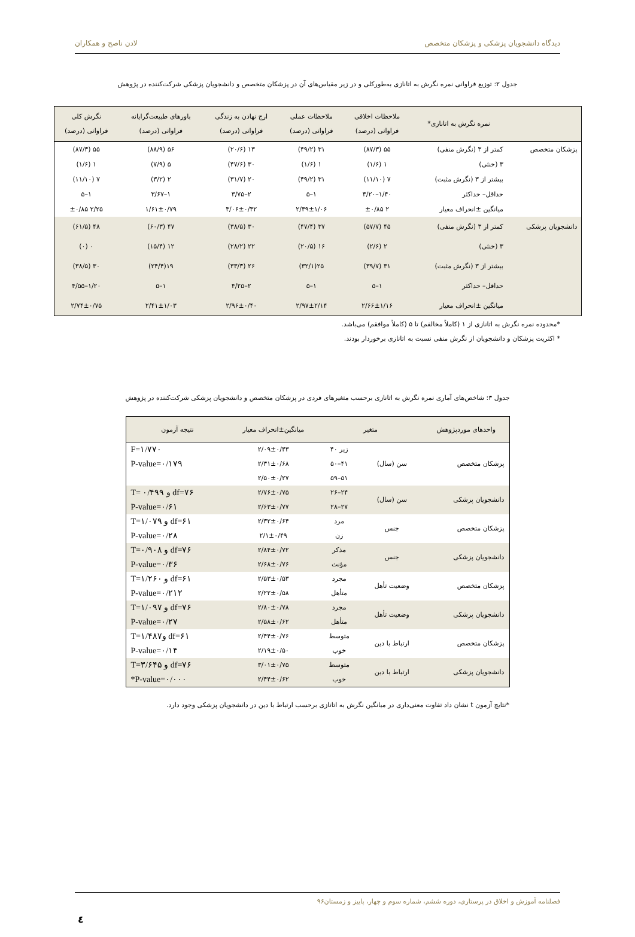دیدگاه دانشجویان پزشکی و پزشکان متخصص لادن ناصح و همکاران
جدول ۲: توزیع فراوانی نمره نگرش به اتانازی به‌طورکلی و در زیر مقیاس‌های آن در پزشکان متخصص و دانشجویان پزشکی شرکت‌کننده در پژوهش
| | نمره نگرش به اتانازی* | ملاحظات اخلاقی فراوانی (درصد) | ملاحظات عملی فراوانی (درصد) | ارج نهادن به زندگی فراوانی (درصد) | باورهای طبیعت‌گرایانه فراوانی (درصد) | نگرش کلی فراوانی (درصد) |
| --- | --- | --- | --- | --- | --- | --- |
| پزشکان متخصص | کمتر از ۳ (نگرش منفی) | ۵۵ (۸۷/۳) | ۳۱ (۴۹/۲) | ۱۳ (۲۰/۶) | ۵۶ (۸۸/۹) | ۵۵ (۸۷/۳) |
| | ۳ (خنثی) | ۱ (۱/۶) | ۱ (۱/۶) | ۳۰ (۴۷/۶) | ۵ (۷/۹) | ۱ (۱/۶) |
| | بیشتر از ۳ (نگرش مثبت) | ۷ (۱۱/۱۰) | ۳۱ (۴۹/۲) | ۲۰ (۳۱/۷) | ۲ (۳/۲) | ۷ (۱۱/۱۰) |
| | حداقل– حداکثر | ۱/۴۰–۴/۲۰ | ۱–۵ | ۲–۳/۷۵ | ۱–۳/۶۷ | ۱–۵ |
| | میانگین ±انحراف معیار | ۲ ±۰/۸۵ | ۲/۴۹±۱/۰۶ | ۳/۰۶±۰/۳۲ | ۱/۶۱±۰/۷۹ | ۲/۲۵ ±۰/۸۵ |
| دانشجویان پزشکی | کمتر از ۳ (نگرش منفی) | ۴۵ (۵۷/۷) | ۳۷ (۴۷/۴) | ۳۰ (۳۸/۵) | ۴۷ (۶۰/۳) | ۴۸ (۶۱/۵) |
| | ۳ (خنثی) | ۲ (۲/۶) | ۱۶ (۲۰/۵) | ۲۲ (۲۸/۲) | ۱۲ (۱۵/۴) | ۰ (۰) |
| | بیشتر از ۳ (نگرش مثبت) | ۳۱ (۳۹/۷) | ۲۵(۳۲/۱) | ۲۶ (۳۳/۳) | ۱۹(۲۴/۴) | ۳۰ (۳۸/۵) |
| | حداقل– حداکثر | ۱–۵ | ۱–۵ | ۲–۴/۲۵ | ۱–۵ | ۱/۲۰–۴/۵۵ |
| | میانگین ±انحراف معیار | ۲/۶۶±۱/۱۶ | ۲/۹۷±۲/۱۴ | ۲/۹۶±۰/۴۰ | ۲/۴۱±۱/۰۳ | ۲/۷۴±۰/۷۵ |
*محدوده نمره نگرش به اتانازی از ۱ (کاملاً مخالفم) تا ۵ (کاملاً موافقم) می‌باشد.
* اکثریت پزشکان و دانشجویان از نگرش منفی نسبت به اتانازی برخوردار بودند.
جدول ۳: شاخص‌های آماری نمره نگرش به اتانازی برحسب متغیرهای فردی در پزشکان متخصص و دانشجویان پزشکی شرکت‌کننده در پژوهش
| واحدهای موردپژوهش | متغیر | | میانگین±انحراف معیار | نتیجه آزمون |
| --- | --- | --- | --- | --- |
| پزشکان متخصص | سن (سال) | زیر ۴۰ | ۲/۰۹±۰/۴۳ | F=۱/۷۷۰ |
| | | ۴۱–۵۰ | ۲/۳۱±۰/۶۸ | P-value=۰/۱۷۹ |
| | | ۵۱–۵۹ | ۲/۵۰±۰/۲۷ | |
| دانشجویان پزشکی | سن (سال) | ۲۴–۲۶ | ۲/۷۶±۰/۷۵ | T= ۰/۴۹۹ و df=۷۶ |
| | | ۲۷–۲۸ | ۲/۶۳±۰/۷۷ | P-value=۰/۶۱ |
| پزشکان متخصص | جنس | مرد | ۲/۳۲±۰/۶۴ | T=۱/۰۷۹ و df=۶۱ |
| | | زن | ۲/۱±۰/۴۹ | P-value=۰/۲۸ |
| دانشجویان پزشکی | جنس | مذکر | ۲/۸۴±۰/۷۲ | T=۰/۹۰۸ و df=۷۶ |
| | | مؤنث | ۲/۶۸±۰/۷۶ | P-value=۰/۳۶ |
| پزشکان متخصص | وضعیت تأهل | مجرد | ۲/۵۳±۰/۵۳ | T=۱/۲۶۰ و df=۶۱ |
| | | متأهل | ۲/۲۲±۰/۵۸ | P-value=۰/۲۱۲ |
| دانشجویان پزشکی | وضعیت تأهل | مجرد | ۲/۸۰±۰/۷۸ | T=۱/۰۹۷ و df=۷۶ |
| | | متأهل | ۲/۵۸±۰/۶۲ | P-value=۰/۲۷ |
| پزشکان متخصص | ارتباط با دین | متوسط | ۲/۴۴±۰/۷۶ | T=۱/۴۸۷و df=۶۱ |
| | | خوب | ۲/۱۹±۰/۵۰ | P-value=۰/۱۴ |
| دانشجویان پزشکی | ارتباط با دین | متوسط | ۳/۰۱±۰/۷۵ | T=۳/۶۴۵ و df=۷۶ |
| | | خوب | ۲/۴۴±۰/۶۲ | *P-value=۰/۰۰۰ |
*نتایج آزمون t نشان داد تفاوت معنی‌داری در میانگین نگرش به اتانازی برحسب ارتباط با دین در دانشجویان پزشکی وجود دارد.
فصلنامه آموزش و اخلاق در پرستاری، دوره ششم، شماره سوم و چهار، پاییز و زمستان۹۶
٤